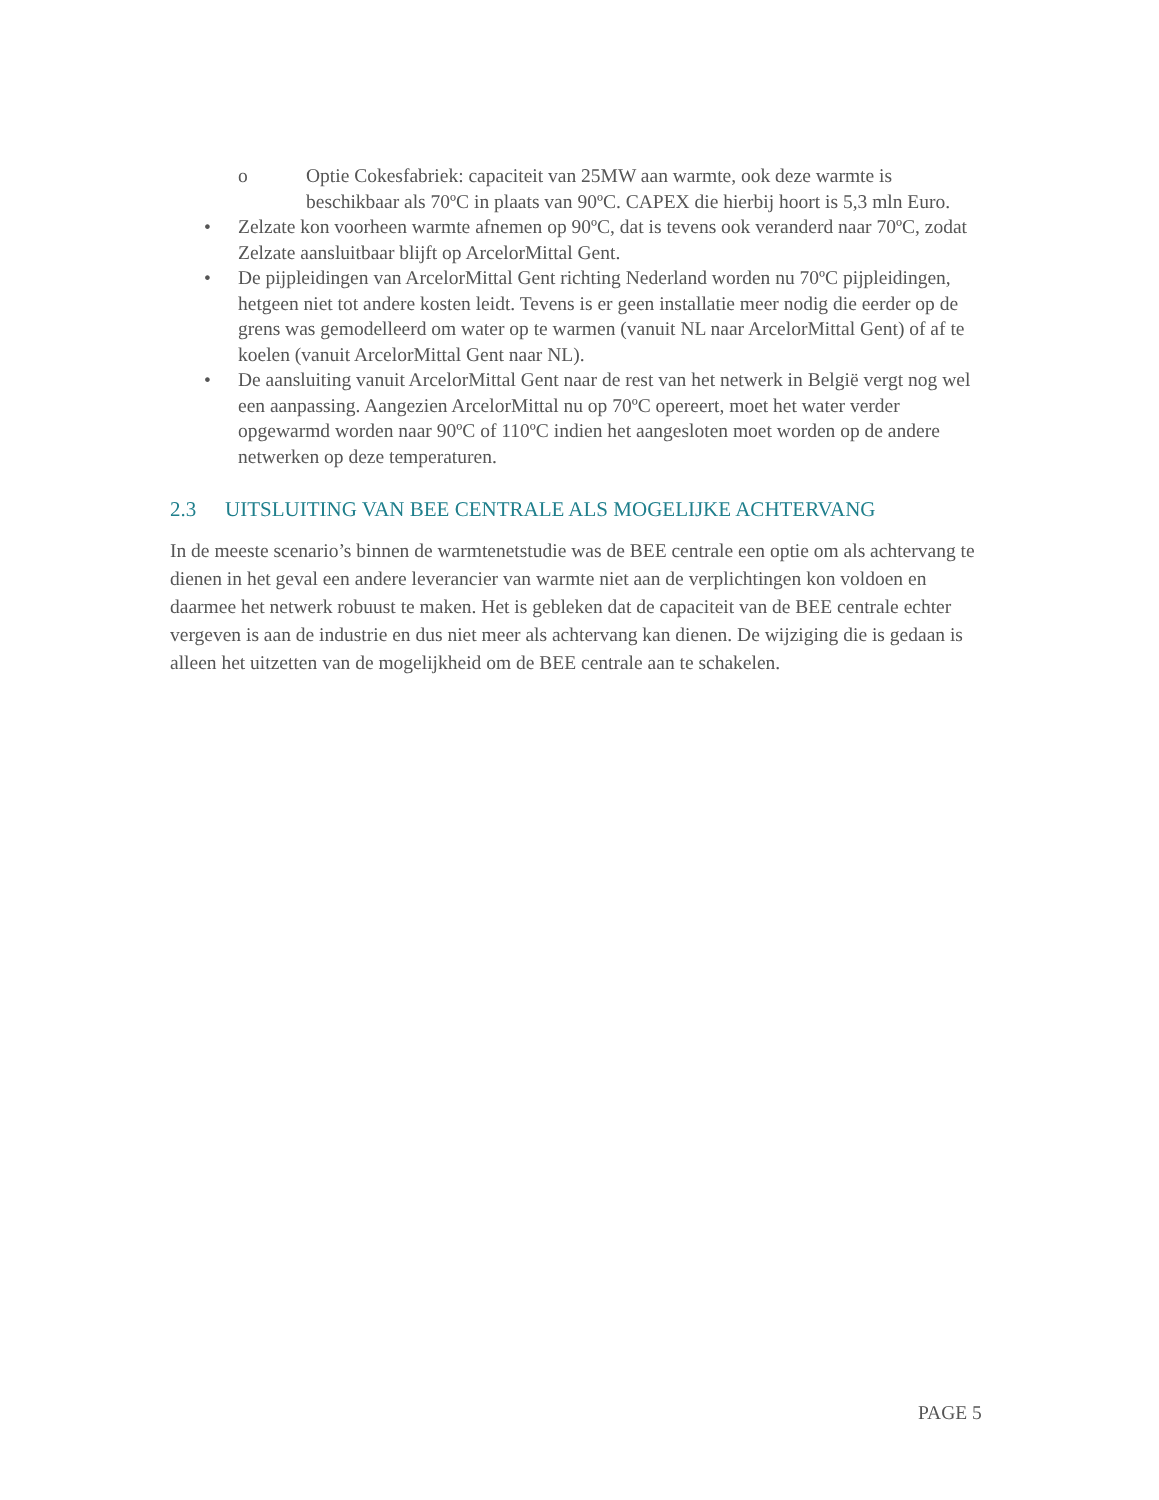o Optie Cokesfabriek: capaciteit van 25MW aan warmte, ook deze warmte is beschikbaar als 70ºC in plaats van 90ºC. CAPEX die hierbij hoort is 5,3 mln Euro.
• Zelzate kon voorheen warmte afnemen op 90ºC, dat is tevens ook veranderd naar 70ºC, zodat Zelzate aansluitbaar blijft op ArcelorMittal Gent.
• De pijpleidingen van ArcelorMittal Gent richting Nederland worden nu 70ºC pijpleidingen, hetgeen niet tot andere kosten leidt. Tevens is er geen installatie meer nodig die eerder op de grens was gemodelleerd om water op te warmen (vanuit NL naar ArcelorMittal Gent) of af te koelen (vanuit ArcelorMittal Gent naar NL).
• De aansluiting vanuit ArcelorMittal Gent naar de rest van het netwerk in België vergt nog wel een aanpassing. Aangezien ArcelorMittal nu op 70ºC opereert, moet het water verder opgewarmd worden naar 90ºC of 110ºC indien het aangesloten moet worden op de andere netwerken op deze temperaturen.
2.3 UITSLUITING VAN BEE CENTRALE ALS MOGELIJKE ACHTERVANG
In de meeste scenario’s binnen de warmtenetstudie was de BEE centrale een optie om als achtervang te dienen in het geval een andere leverancier van warmte niet aan de verplichtingen kon voldoen en daarmee het netwerk robuust te maken. Het is gebleken dat de capaciteit van de BEE centrale echter vergeven is aan de industrie en dus niet meer als achtervang kan dienen. De wijziging die is gedaan is alleen het uitzetten van de mogelijkheid om de BEE centrale aan te schakelen.
PAGE 5